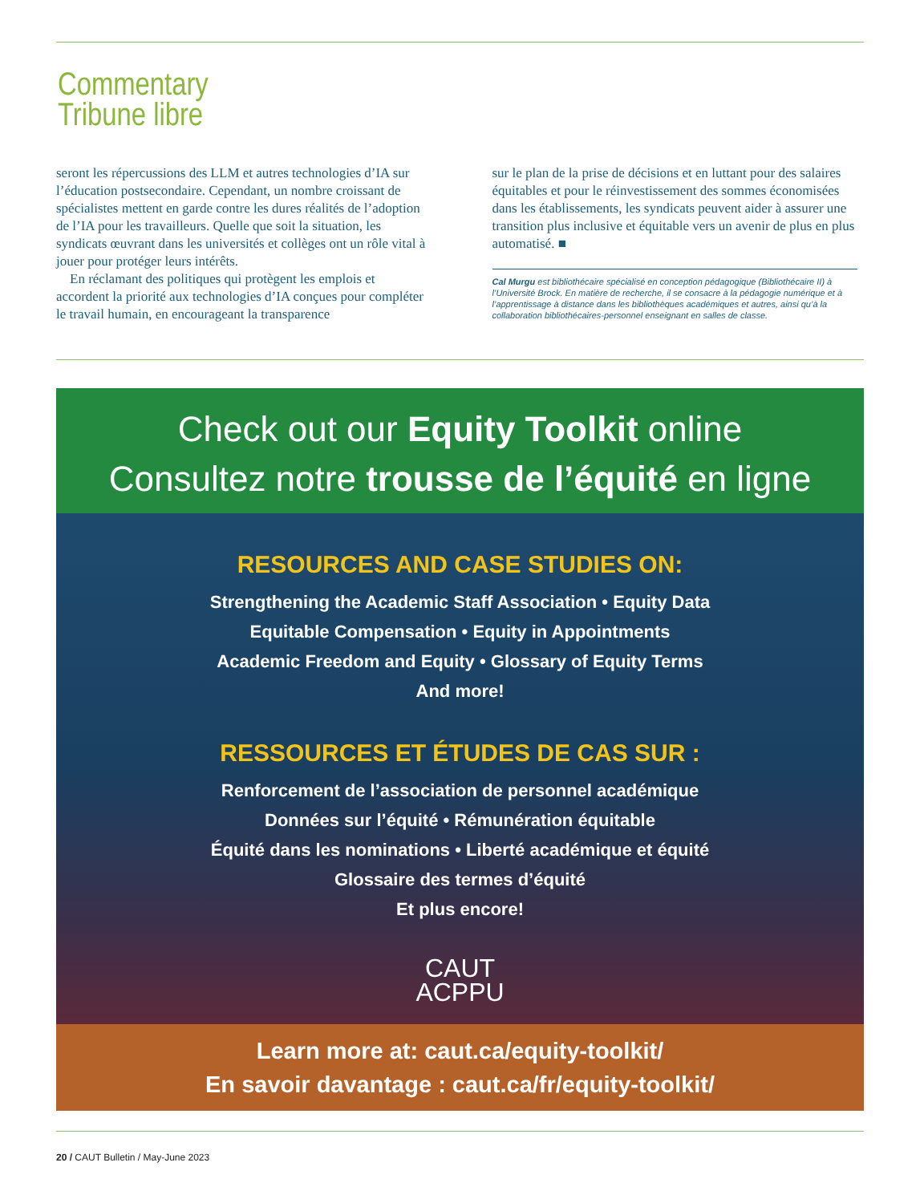Commentary
Tribune libre
seront les répercussions des LLM et autres technologies d’IA sur l’éducation postsecondaire. Cependant, un nombre croissant de spécialistes mettent en garde contre les dures réalités de l’adoption de l’IA pour les travailleurs. Quelle que soit la situation, les syndicats œuvrant dans les universités et collèges ont un rôle vital à jouer pour protéger leurs intérêts.
En réclamant des politiques qui protègent les emplois et accordent la priorité aux technologies d’IA conçues pour compléter le travail humain, en encourageant la transparence
sur le plan de la prise de décisions et en luttant pour des salaires équitables et pour le réinvestissement des sommes économisées dans les établissements, les syndicats peuvent aider à assurer une transition plus inclusive et équitable vers un avenir de plus en plus automatisé. ■
Cal Murgu est bibliothécaire spécialisé en conception pédagogique (Bibliothécaire II) à l’Université Brock. En matière de recherche, il se consacre à la pédagogie numérique et à l’apprentissage à distance dans les bibliothèques académiques et autres, ainsi qu’à la collaboration bibliothécaires-personnel enseignant en salles de classe.
Check out our Equity Toolkit online
Consultez notre trousse de l’équité en ligne
RESOURCES AND CASE STUDIES ON:
Strengthening the Academic Staff Association • Equity Data
Equitable Compensation • Equity in Appointments
Academic Freedom and Equity • Glossary of Equity Terms
And more!
RESSOURCES ET ÉTUDES DE CAS SUR :
Renforcement de l’association de personnel académique
Données sur l’équité • Rémunération équitable
Équité dans les nominations • Liberté académique et équité
Glossaire des termes d’équité
Et plus encore!
CAUT
ACPPU
Learn more at: caut.ca/equity-toolkit/
En savoir davantage : caut.ca/fr/equity-toolkit/
20 / CAUT Bulletin / May-June 2023